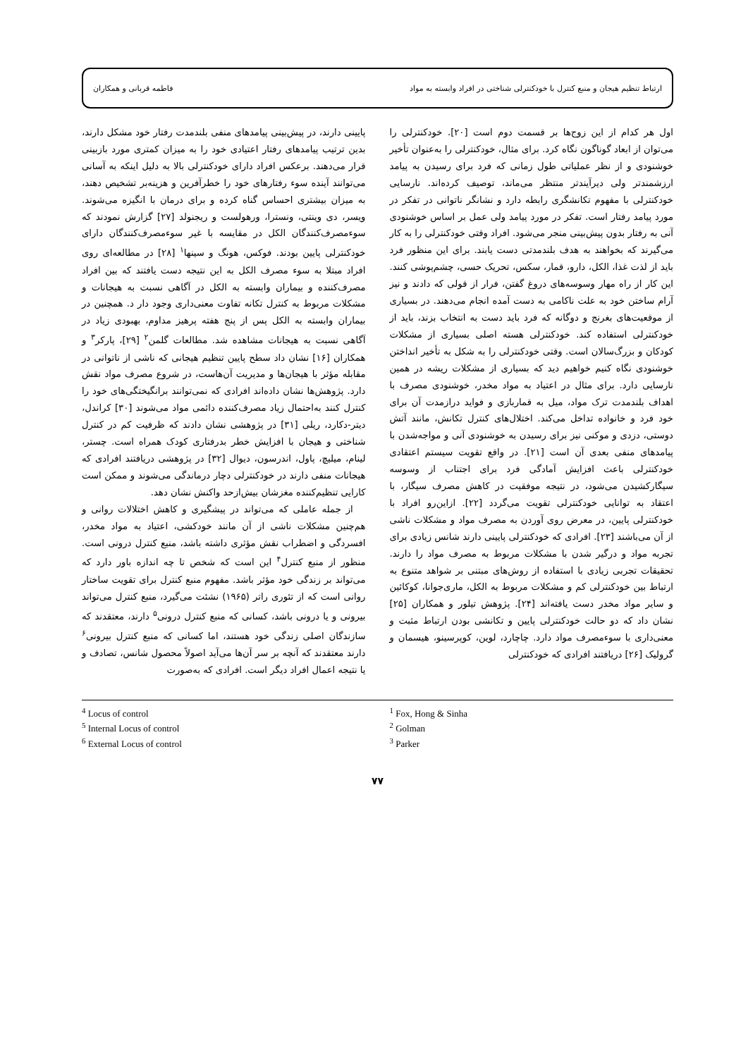ارتباط تنظیم هیجان و منبع کنترل با خودکنترلی شناختی در افراد وابسته به مواد فاطمه قربانی و همکاران
اول هر کدام از این زوج‌ها بر قسمت دوم است [۲۰]. خودکنترلی را می‌توان از ابعاد گوناگون نگاه کرد. برای مثال، خودکنترلی را به‌عنوان تأخیر خوشنودی و از نظر عملیاتی طول زمانی که فرد برای رسیدن به پیامد ارزشمندتر ولی دیرآیندتر منتظر می‌ماند، توصیف کرده‌اند. نارسایی خودکنترلی با مفهوم تکانشگری رابطه دارد و نشانگر ناتوانی در تفکر در مورد پیامد رفتار است. تفکر در مورد پیامد ولی عمل بر اساس خوشنودی آنی به رفتار بدون پیش‌بینی منجر می‌شود. افراد وقتی خودکنترلی را به کار می‌گیرند که بخواهند به هدف بلندمدتی دست یابند. برای این منظور فرد باید از لذت غذا، الکل، دارو، قمار، سکس، تحریک حسی، چشم‌پوشی کنند. این کار از راه مهار وسوسه‌های دروغ گفتن، فرار از قولی که دادند و نیز آرام ساختن خود به علت ناکامی به دست آمده انجام می‌دهند. در بسیاری از موقعیت‌های بغرنج و دوگانه که فرد باید دست به انتخاب بزند، باید از خودکنترلی استفاده کند. خودکنترلی هسته اصلی بسیاری از مشکلات کودکان و بزرگ‌سالان است. وقتی خودکنترلی را به شکل به تأخیر انداختن خوشنودی نگاه کنیم خواهیم دید که بسیاری از مشکلات ریشه در همین نارسایی دارد. برای مثال در اعتیاد به مواد مخدر، خوشنودی مصرف با اهداف بلندمدت ترک مواد، میل به قماربازی و فواید درازمدت آن برای خود فرد و خانواده تداخل می‌کند. اختلال‌های کنترل تکانش، مانند آتش دوستی، دزدی و موکنی نیز برای رسیدن به خوشنودی آنی و مواجه‌شدن با پیامدهای منفی بعدی آن است [۲۱]. در واقع تقویت سیستم اعتقادی خودکنترلی باعث افزایش آمادگی فرد برای اجتناب از وسوسه سیگارکشیدن می‌شود، در نتیجه موفقیت در کاهش مصرف سیگار، با اعتقاد به توانایی خودکنترلی تقویت می‌گردد [۲۲]. ازاین‌رو افراد با خودکنترلی پایین، در معرض روی آوردن به مصرف مواد و مشکلات ناشی از آن می‌باشند [۲۳]. افرادی که خودکنترلی پایینی دارند شانس زیادی برای تجربه مواد و درگیر شدن با مشکلات مربوط به مصرف مواد را دارند. تحقیقات تجربی زیادی با استفاده از روش‌های مبتنی بر شواهد متنوع به ارتباط بین خودکنترلی کم و مشکلات مربوط به الکل، ماری‌جوانا، کوکائین و سایر مواد مخدر دست یافته‌اند [۲۴]. پژوهش تیلور و همکاران [۲۵] نشان داد که دو حالت خودکنترلی پایین و تکانشی بودن ارتباط مثبت و معنی‌داری با سوءمصرف مواد دارد. چاچارد، لوین، کوپرسینو، هیسمان و گرولیک [۲۶] دریافتند افرادی که خودکنترلی
پایینی دارند، در پیش‌بینی پیامدهای منفی بلندمدت رفتار خود مشکل دارند، بدین ترتیب پیامدهای رفتار اعتیادی خود را به میزان کمتری مورد بازبینی قرار می‌دهند. برعکس افراد دارای خودکنترلی بالا به دلیل اینکه به آسانی می‌توانند آینده سوء رفتارهای خود را خطرآفرین و هزینه‌بر تشخیص دهند، به میزان بیشتری احساس گناه کرده و برای درمان با انگیزه می‌شوند. ویسر، دی وینتی، ونسترا، ورهولست و ریجنولد [۲۷] گزارش نمودند که سوءمصرف‌کنندگان الکل در مقایسه با غیر سوءمصرف‌کنندگان دارای خودکنترلی پایین بودند. فوکس، هونگ و سینها<sup>۱</sup> [۲۸] در مطالعه‌ای روی افراد مبتلا به سوء مصرف الکل به این نتیجه دست یافتند که بین افراد مصرف‌کننده و بیماران وابسته به الکل در آگاهی نسبت به هیجانات و مشکلات مربوط به کنترل تکانه تفاوت معنی‌داری وجود دار د. همچنین در بیماران وابسته به الکل پس از پنج هفته پرهیز مداوم، بهبودی زیاد در آگاهی نسبت به هیجانات مشاهده شد. مطالعات گلمن<sup>۲</sup> [۲۹]، پارکر<sup>۳</sup> و همکاران [۱۶] نشان داد سطح پایین تنظیم هیجانی که ناشی از ناتوانی در مقابله مؤثر با هیجان‌ها و مدیریت آن‌هاست، در شروع مصرف مواد نقش دارد. پژوهش‌ها نشان داده‌اند افرادی که نمی‌توانند برانگیختگی‌های خود را کنترل کنند به‌احتمال زیاد مصرف‌کننده دائمی مواد می‌شوند [۳۰] کراندل، دیتر-دکارد، ریلی [۳۱] در پژوهشی نشان دادند که ظرفیت کم در کنترل شناختی و هیجان با افزایش خطر بدرفتاری کودک همراه است. چستر، لینام، میلیچ، پاول، اندرسون، دیوال [۳۲] در پژوهشی دریافتند افرادی که هیجانات منفی دارند در خودکنترلی دچار درماندگی می‌شوند و ممکن است کارایی تنظیم‌کننده مغزشان بیش‌ازحد واکنش نشان دهد.
از جمله عاملی که می‌تواند در پیشگیری و کاهش اختلالات روانی و هم‌چنین مشکلات ناشی از آن مانند خودکشی، اعتیاد به مواد مخدر، افسردگی و اضطراب نقش مؤثری داشته باشد، منبع کنترل درونی است. منظور از منبع کنترل<sup>۴</sup> این است که شخص تا چه اندازه باور دارد که می‌تواند بر زندگی خود مؤثر باشد. مفهوم منبع کنترل برای تقویت ساختار روانی است که از تئوری راتر (۱۹۶۵) نشئت می‌گیرد، منبع کنترل می‌تواند بیرونی و یا درونی باشد، کسانی که منبع کنترل درونی<sup>۵</sup> دارند، معتقدند که سازندگان اصلی زندگی خود هستند، اما کسانی که منبع کنترل بیرونی<sup>۶</sup> دارند معتقدند که آنچه بر سر آن‌ها می‌آید اصولاً محصول شانس، تصادف و یا نتیجه اعمال افراد دیگر است. افرادی که به‌صورت
<sup>1</sup> Fox, Hong & Sinha
<sup>2</sup> Golman
<sup>3</sup> Parker
<sup>4</sup> Locus of control
<sup>5</sup> Internal Locus of control
<sup>6</sup> External Locus of control
۷۷